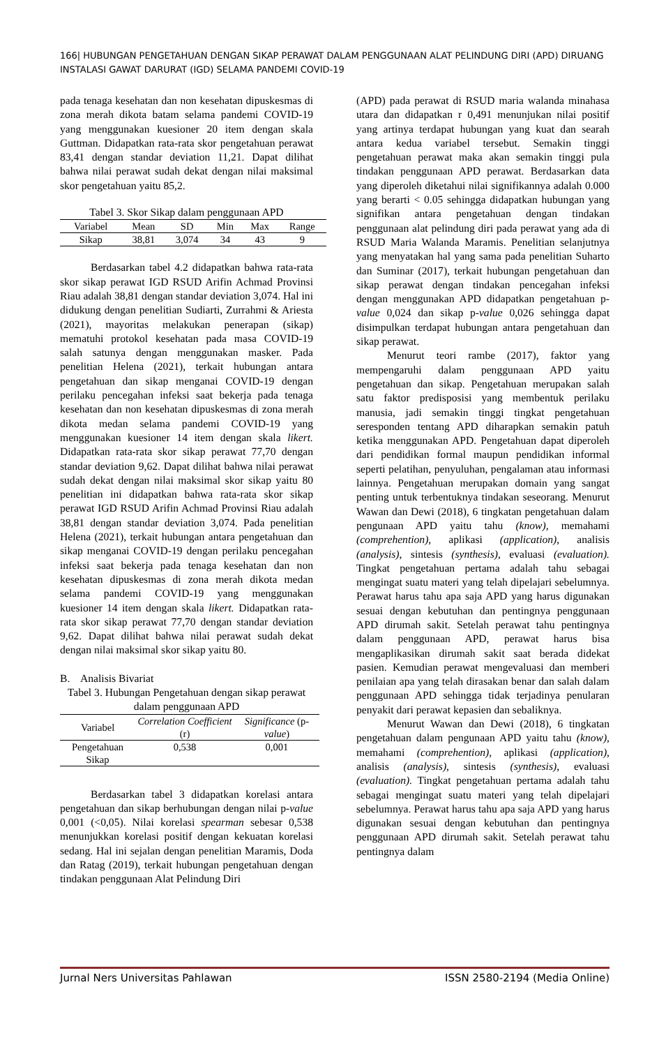166| HUBUNGAN PENGETAHUAN DENGAN SIKAP PERAWAT DALAM PENGGUNAAN ALAT PELINDUNG DIRI (APD) DIRUANG INSTALASI GAWAT DARURAT (IGD) SELAMA PANDEMI COVID-19
pada tenaga kesehatan dan non kesehatan dipuskesmas di zona merah dikota batam selama pandemi COVID-19 yang menggunakan kuesioner 20 item dengan skala Guttman. Didapatkan rata-rata skor pengetahuan perawat 83,41 dengan standar deviation 11,21. Dapat dilihat bahwa nilai perawat sudah dekat dengan nilai maksimal skor pengetahuan yaitu 85,2.
Tabel 3. Skor Sikap dalam penggunaan APD
| Variabel | Mean | SD | Min | Max | Range |
| --- | --- | --- | --- | --- | --- |
| Sikap | 38,81 | 3,074 | 34 | 43 | 9 |
Berdasarkan tabel 4.2 didapatkan bahwa rata-rata skor sikap perawat IGD RSUD Arifin Achmad Provinsi Riau adalah 38,81 dengan standar deviation 3,074. Hal ini didukung dengan penelitian Sudiarti, Zurrahmi & Ariesta (2021), mayoritas melakukan penerapan (sikap) mematuhi protokol kesehatan pada masa COVID-19 salah satunya dengan menggunakan masker. Pada penelitian Helena (2021), terkait hubungan antara pengetahuan dan sikap menganai COVID-19 dengan perilaku pencegahan infeksi saat bekerja pada tenaga kesehatan dan non kesehatan dipuskesmas di zona merah dikota medan selama pandemi COVID-19 yang menggunakan kuesioner 14 item dengan skala likert. Didapatkan rata-rata skor sikap perawat 77,70 dengan standar deviation 9,62. Dapat dilihat bahwa nilai perawat sudah dekat dengan nilai maksimal skor sikap yaitu 80 penelitian ini didapatkan bahwa rata-rata skor sikap perawat IGD RSUD Arifin Achmad Provinsi Riau adalah 38,81 dengan standar deviation 3,074. Pada penelitian Helena (2021), terkait hubungan antara pengetahuan dan sikap menganai COVID-19 dengan perilaku pencegahan infeksi saat bekerja pada tenaga kesehatan dan non kesehatan dipuskesmas di zona merah dikota medan selama pandemi COVID-19 yang menggunakan kuesioner 14 item dengan skala likert. Didapatkan rata-rata skor sikap perawat 77,70 dengan standar deviation 9,62. Dapat dilihat bahwa nilai perawat sudah dekat dengan nilai maksimal skor sikap yaitu 80.
B. Analisis Bivariat
Tabel 3. Hubungan Pengetahuan dengan sikap perawat dalam penggunaan APD
| Variabel | Correlation Coefficient (r) | Significance (p- value ) |
| --- | --- | --- |
| Pengetahuan Sikap | 0,538 | 0,001 |
Berdasarkan tabel 3 didapatkan korelasi antara pengetahuan dan sikap berhubungan dengan nilai p-value 0,001 (<0,05). Nilai korelasi spearman sebesar 0,538 menunjukkan korelasi positif dengan kekuatan korelasi sedang. Hal ini sejalan dengan penelitian Maramis, Doda dan Ratag (2019), terkait hubungan pengetahuan dengan tindakan penggunaan Alat Pelindung Diri
(APD) pada perawat di RSUD maria walanda minahasa utara dan didapatkan r 0,491 menunjukan nilai positif yang artinya terdapat hubungan yang kuat dan searah antara kedua variabel tersebut. Semakin tinggi pengetahuan perawat maka akan semakin tinggi pula tindakan penggunaan APD perawat. Berdasarkan data yang diperoleh diketahui nilai signifikannya adalah 0.000 yang berarti < 0.05 sehingga didapatkan hubungan yang signifikan antara pengetahuan dengan tindakan penggunaan alat pelindung diri pada perawat yang ada di RSUD Maria Walanda Maramis. Penelitian selanjutnya yang menyatakan hal yang sama pada penelitian Suharto dan Suminar (2017), terkait hubungan pengetahuan dan sikap perawat dengan tindakan pencegahan infeksi dengan menggunakan APD didapatkan pengetahuan p-value 0,024 dan sikap p-value 0,026 sehingga dapat disimpulkan terdapat hubungan antara pengetahuan dan sikap perawat.
Menurut teori rambe (2017), faktor yang mempengaruhi dalam penggunaan APD yaitu pengetahuan dan sikap. Pengetahuan merupakan salah satu faktor predisposisi yang membentuk perilaku manusia, jadi semakin tinggi tingkat pengetahuan seresponden tentang APD diharapkan semakin patuh ketika menggunakan APD. Pengetahuan dapat diperoleh dari pendidikan formal maupun pendidikan informal seperti pelatihan, penyuluhan, pengalaman atau informasi lainnya. Pengetahuan merupakan domain yang sangat penting untuk terbentuknya tindakan seseorang. Menurut Wawan dan Dewi (2018), 6 tingkatan pengetahuan dalam pengunaan APD yaitu tahu (know), memahami (comprehention), aplikasi (application), analisis (analysis), sintesis (synthesis), evaluasi (evaluation). Tingkat pengetahuan pertama adalah tahu sebagai mengingat suatu materi yang telah dipelajari sebelumnya. Perawat harus tahu apa saja APD yang harus digunakan sesuai dengan kebutuhan dan pentingnya penggunaan APD dirumah sakit. Setelah perawat tahu pentingnya dalam penggunaan APD, perawat harus bisa mengaplikasikan dirumah sakit saat berada didekat pasien. Kemudian perawat mengevaluasi dan memberi penilaian apa yang telah dirasakan benar dan salah dalam penggunaan APD sehingga tidak terjadinya penularan penyakit dari perawat kepasien dan sebaliknya.
Menurut Wawan dan Dewi (2018), 6 tingkatan pengetahuan dalam pengunaan APD yaitu tahu (know), memahami (comprehention), aplikasi (application), analisis (analysis), sintesis (synthesis), evaluasi (evaluation). Tingkat pengetahuan pertama adalah tahu sebagai mengingat suatu materi yang telah dipelajari sebelumnya. Perawat harus tahu apa saja APD yang harus digunakan sesuai dengan kebutuhan dan pentingnya penggunaan APD dirumah sakit. Setelah perawat tahu pentingnya dalam
Jurnal Ners Universitas Pahlawan ISSN 2580-2194 (Media Online)